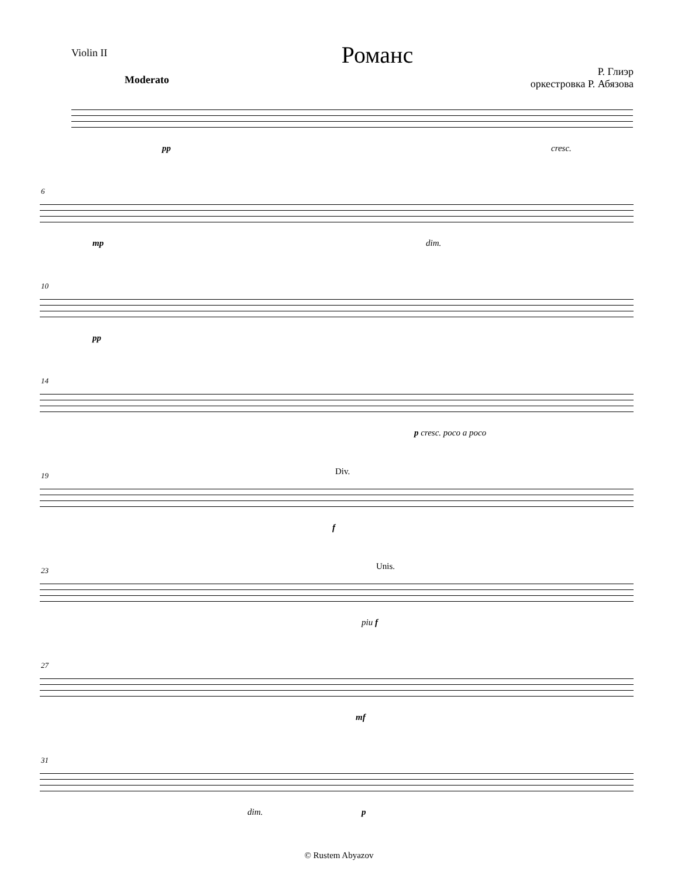Violin II
Романс
Р. Глиэр
оркестровка Р. Абязова
Moderato
pp cresc.
6
mp dim.
10
pp
14
p cresc. poco a poco
19 Div.
f
23 Unis.
piu f
27
mf
31
dim. p
© Rustem Abyazov